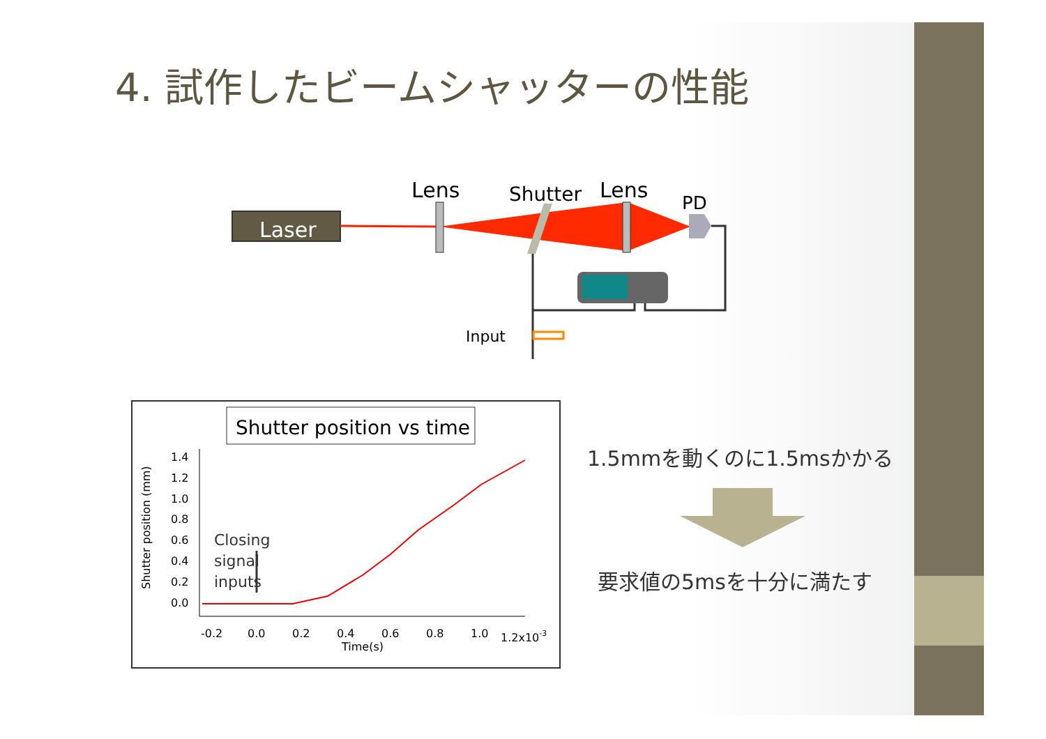4. 試作したビームシャッターの性能
Laser
Lens
Shutter
Lens
PD
Input
Shutter position vs time
1.4
1.2
1.0
0.8
0.6
0.4
0.2
0.0
-0.2
0.0
0.2
0.4
0.6
0.8
1.0
1.2x10-3
Time(s)
Shutter position (mm)
Closing
signal
inputs
1.5mmを動くのに1.5msかかる
要求値の5msを十分に満たす